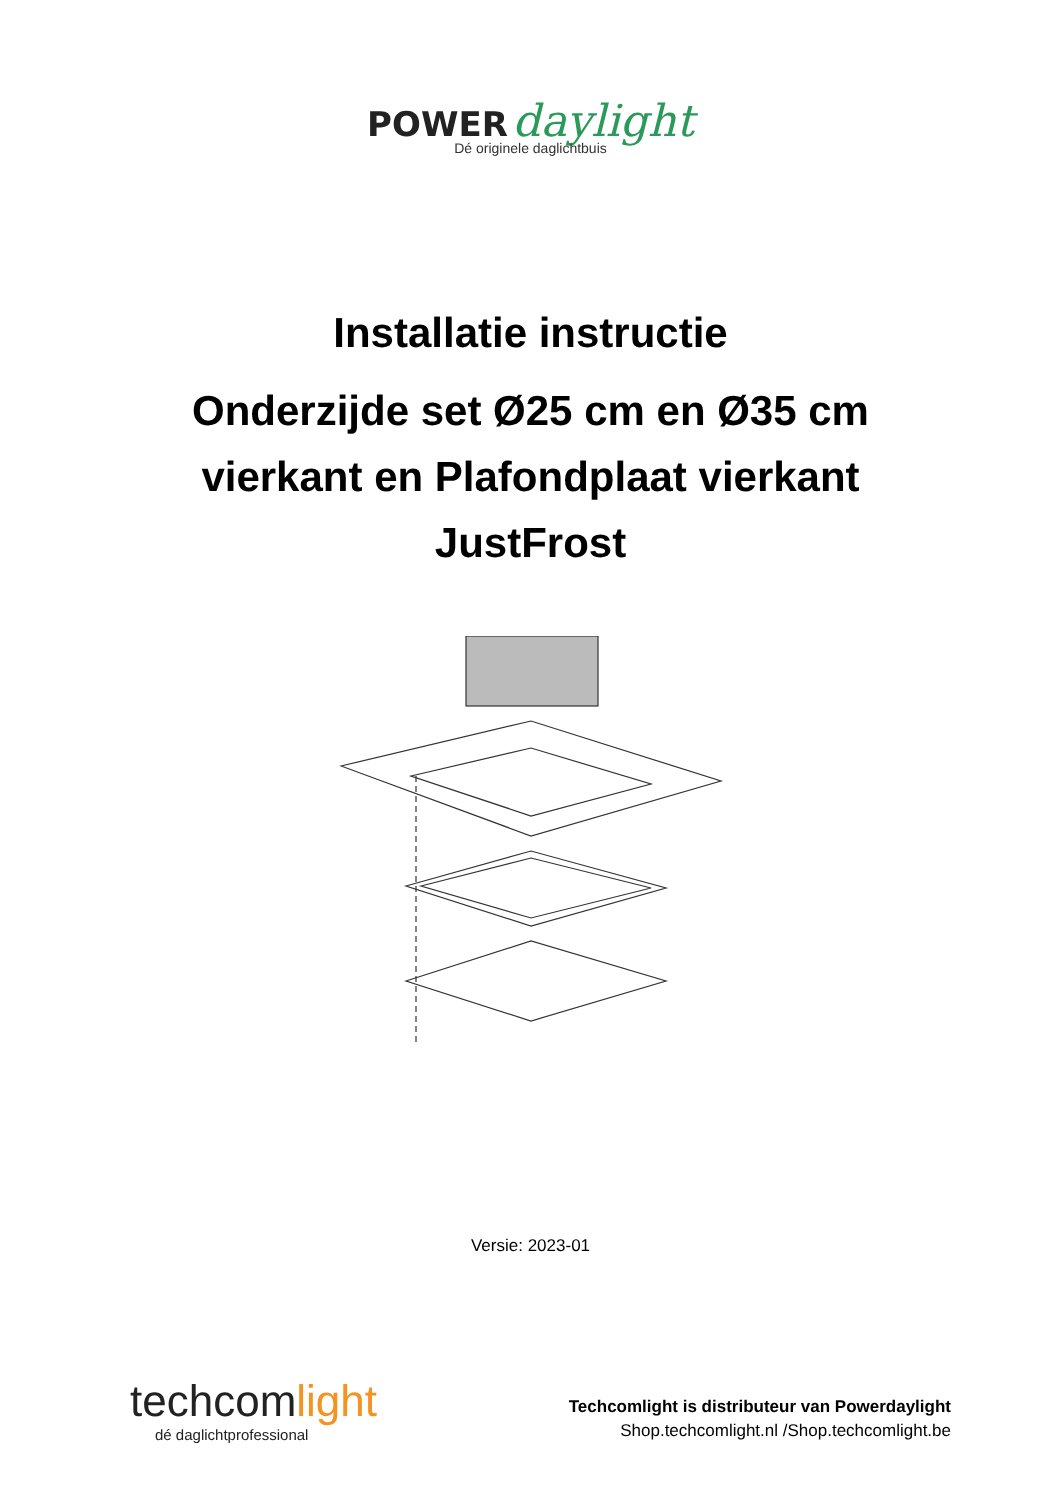POWER daylight
Dé originele daglichtbuis
Installatie instructie
Onderzijde set Ø25 cm en Ø35 cm
vierkant en Plafondplaat vierkant
JustFrost
Versie: 2023-01
techcomlight
dé daglichtprofessional
Techcomlight is distributeur van Powerdaylight
Shop.techcomlight.nl /Shop.techcomlight.be